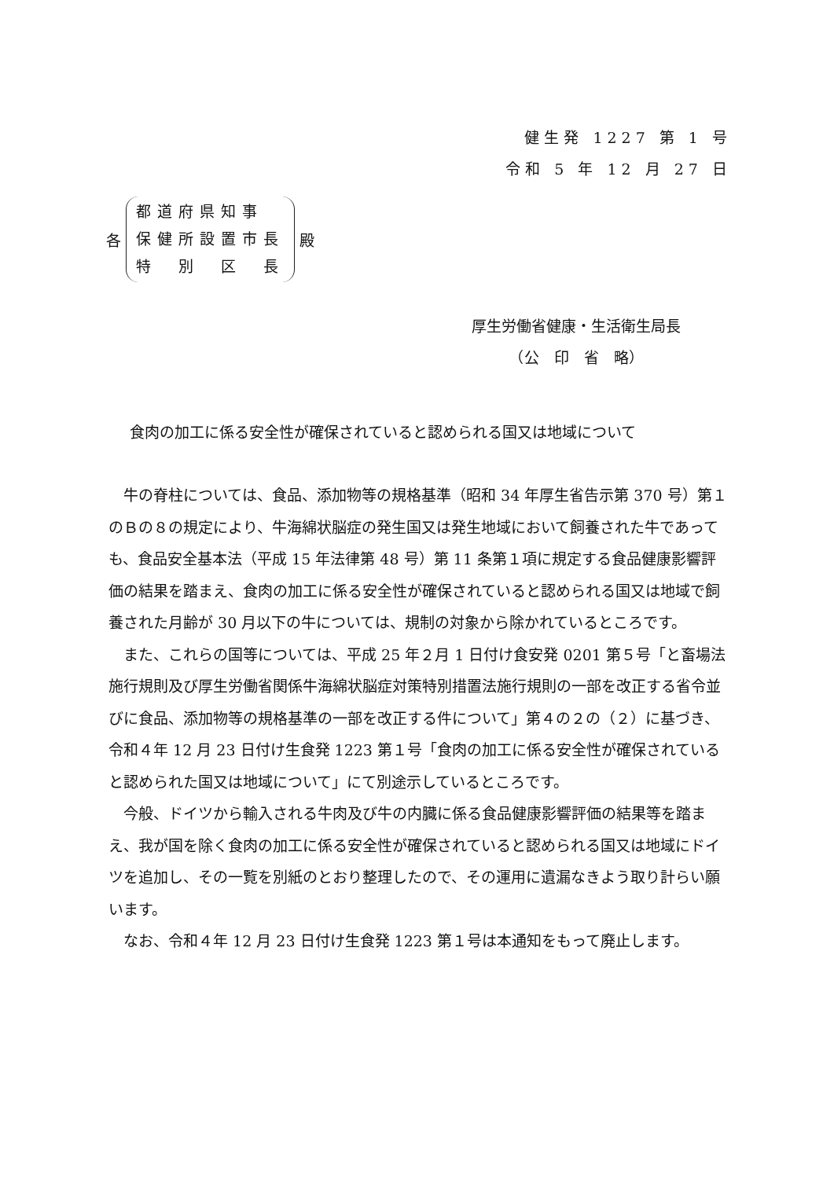健生発 1227 第 1 号
令和 5 年 12 月 27 日
各
都道府県知事
保健所設置市長
特　別　区　長
殿
厚生労働省健康・生活衛生局長
　　　（公　印　省　略）
食肉の加工に係る安全性が確保されていると認められる国又は地域について
牛の脊柱については、食品、添加物等の規格基準（昭和 34 年厚生省告示第 370 号）第１のＢの８の規定により、牛海綿状脳症の発生国又は発生地域において飼養された牛であっても、食品安全基本法（平成 15 年法律第 48 号）第 11 条第１項に規定する食品健康影響評価の結果を踏まえ、食肉の加工に係る安全性が確保されていると認められる国又は地域で飼養された月齢が 30 月以下の牛については、規制の対象から除かれているところです。
また、これらの国等については、平成 25 年２月 1 日付け食安発 0201 第５号「と畜場法施行規則及び厚生労働省関係牛海綿状脳症対策特別措置法施行規則の一部を改正する省令並びに食品、添加物等の規格基準の一部を改正する件について」第４の２の（２）に基づき、令和４年 12 月 23 日付け生食発 1223 第１号「食肉の加工に係る安全性が確保されていると認められた国又は地域について」にて別途示しているところです。
今般、ドイツから輸入される牛肉及び牛の内臓に係る食品健康影響評価の結果等を踏まえ、我が国を除く食肉の加工に係る安全性が確保されていると認められる国又は地域にドイツを追加し、その一覧を別紙のとおり整理したので、その運用に遺漏なきよう取り計らい願います。
なお、令和４年 12 月 23 日付け生食発 1223 第１号は本通知をもって廃止します。